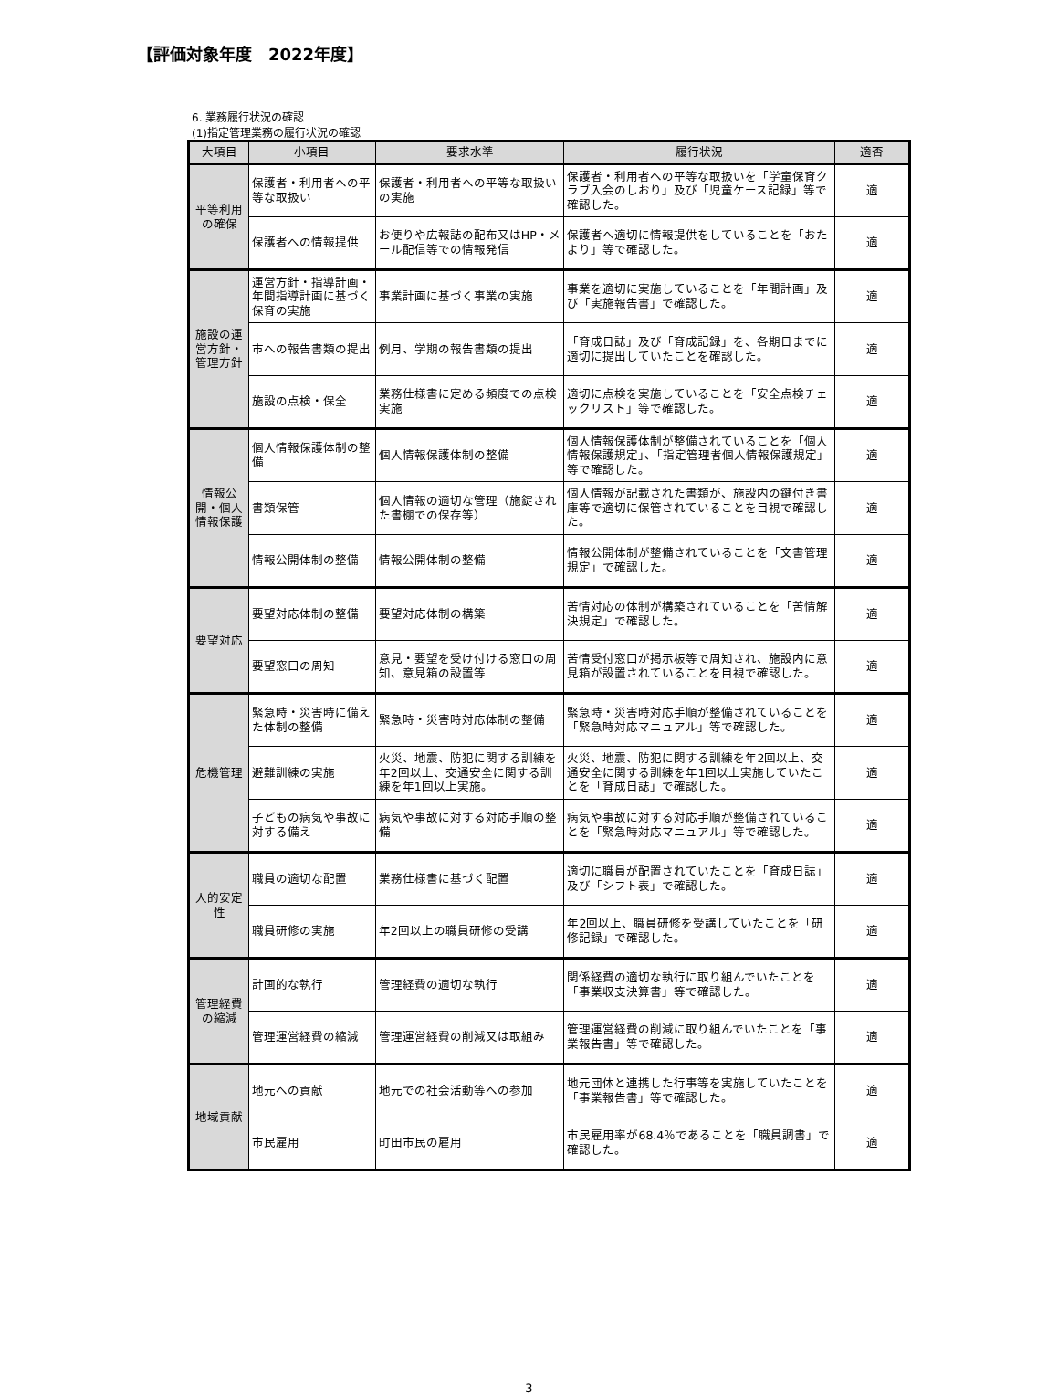【評価対象年度　2022年度】
6. 業務履行状況の確認
(1)指定管理業務の履行状況の確認
| 大項目 | 小項目 | 要求水準 | 履行状況 | 適否 |
| --- | --- | --- | --- | --- |
| 平等利用の確保 | 保護者・利用者への平等な取扱い | 保護者・利用者への平等な取扱いの実施 | 保護者・利用者への平等な取扱いを「学童保育クラブ入会のしおり」及び「児童ケース記録」等で確認した。 | 適 |
| | 保護者への情報提供 | お便りや広報誌の配布又はHP・メール配信等での情報発信 | 保護者へ適切に情報提供をしていることを「おたより」等で確認した。 | 適 |
| 施設の運営方針・管理方針 | 運営方針・指導計画・年間指導計画に基づく保育の実施 | 事業計画に基づく事業の実施 | 事業を適切に実施していることを「年間計画」及び「実施報告書」で確認した。 | 適 |
| | 市への報告書類の提出 | 例月、学期の報告書類の提出 | 「育成日誌」及び「育成記録」を、各期日までに適切に提出していたことを確認した。 | 適 |
| | 施設の点検・保全 | 業務仕様書に定める頻度での点検実施 | 適切に点検を実施していることを「安全点検チェックリスト」等で確認した。 | 適 |
| 情報公開・個人情報保護 | 個人情報保護体制の整備 | 個人情報保護体制の整備 | 個人情報保護体制が整備されていることを「個人情報保護規定」、「指定管理者個人情報保護規定」等で確認した。 | 適 |
| | 書類保管 | 個人情報の適切な管理（施錠された書棚での保存等） | 個人情報が記載された書類が、施設内の鍵付き書庫等で適切に保管されていることを目視で確認した。 | 適 |
| | 情報公開体制の整備 | 情報公開体制の整備 | 情報公開体制が整備されていることを「文書管理規定」で確認した。 | 適 |
| 要望対応 | 要望対応体制の整備 | 要望対応体制の構築 | 苦情対応の体制が構築されていることを「苦情解決規定」で確認した。 | 適 |
| | 要望窓口の周知 | 意見・要望を受け付ける窓口の周知、意見箱の設置等 | 苦情受付窓口が掲示板等で周知され、施設内に意見箱が設置されていることを目視で確認した。 | 適 |
| 危機管理 | 緊急時・災害時に備えた体制の整備 | 緊急時・災害時対応体制の整備 | 緊急時・災害時対応手順が整備されていることを「緊急時対応マニュアル」等で確認した。 | 適 |
| | 避難訓練の実施 | 火災、地震、防犯に関する訓練を年2回以上、交通安全に関する訓練を年1回以上実施。 | 火災、地震、防犯に関する訓練を年2回以上、交通安全に関する訓練を年1回以上実施していたことを「育成日誌」で確認した。 | 適 |
| | 子どもの病気や事故に対する備え | 病気や事故に対する対応手順の整備 | 病気や事故に対する対応手順が整備されていることを「緊急時対応マニュアル」等で確認した。 | 適 |
| 人的安定性 | 職員の適切な配置 | 業務仕様書に基づく配置 | 適切に職員が配置されていたことを「育成日誌」及び「シフト表」で確認した。 | 適 |
| | 職員研修の実施 | 年2回以上の職員研修の受講 | 年2回以上、職員研修を受講していたことを「研修記録」で確認した。 | 適 |
| 管理経費の縮減 | 計画的な執行 | 管理経費の適切な執行 | 関係経費の適切な執行に取り組んでいたことを「事業収支決算書」等で確認した。 | 適 |
| | 管理運営経費の縮減 | 管理運営経費の削減又は取組み | 管理運営経費の削減に取り組んでいたことを「事業報告書」等で確認した。 | 適 |
| 地域貢献 | 地元への貢献 | 地元での社会活動等への参加 | 地元団体と連携した行事等を実施していたことを「事業報告書」等で確認した。 | 適 |
| | 市民雇用 | 町田市民の雇用 | 市民雇用率が68.4％であることを「職員調書」で確認した。 | 適 |
3